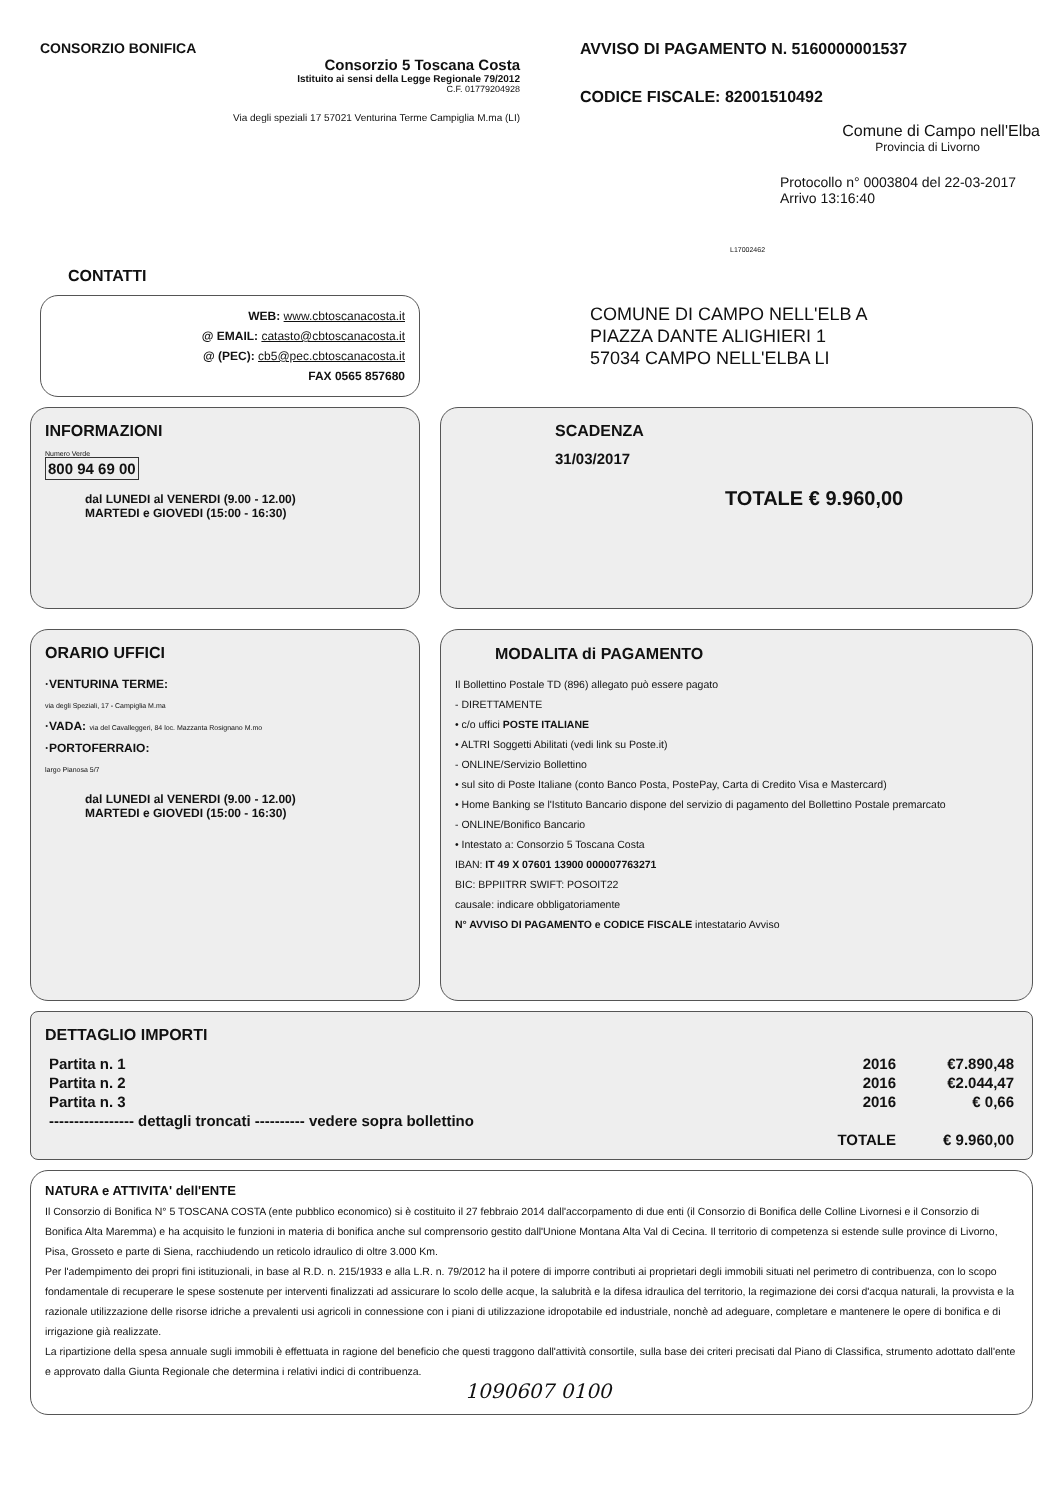CONSORZIO BONIFICA
Consorzio 5 Toscana Costa
Istituito ai sensi della Legge Regionale 79/2012
C.F. 01779204928
Via degli speziali 17 57021 Venturina Terme Campiglia M.ma (LI)
AVVISO DI PAGAMENTO N. 5160000001537
CODICE FISCALE: 82001510492
Comune di Campo nell'Elba
Provincia di Livorno
Protocollo n° 0003804 del 22-03-2017
Arrivo 13:16:40
L17002462
CONTATTI
WEB: www.cbtoscanacosta.it
@ EMAIL: catasto@cbtoscanacosta.it
@ (PEC): cb5@pec.cbtoscanacosta.it
FAX 0565 857680
COMUNE DI CAMPO NELL'ELB A
PIAZZA DANTE ALIGHIERI 1
57034 CAMPO NELL'ELBA LI
INFORMAZIONI
Numero Verde
800 94 69 00
dal LUNEDI al VENERDI (9.00 - 12.00)
MARTEDI e GIOVEDI (15:00 - 16:30)
SCADENZA
31/03/2017
TOTALE € 9.960,00
ORARIO UFFICI
·VENTURINA TERME:
via degli Speziali, 17 - Campiglia M.ma
·VADA: via del Cavalleggeri, 84 loc. Mazzanta Rosignano M.mo
·PORTOFERRAIO:
largo Pianosa 5/7
dal LUNEDI al VENERDI (9.00 - 12.00)
MARTEDI e GIOVEDI (15:00 - 16:30)
MODALITA di PAGAMENTO
Il Bollettino Postale TD (896) allegato può essere pagato
- DIRETTAMENTE
• c/o uffici POSTE ITALIANE
• ALTRI Soggetti Abilitati (vedi link su Poste.it)
- ONLINE/Servizio Bollettino
• sul sito di Poste Italiane (conto Banco Posta, PostePay, Carta di Credito Visa e Mastercard)
• Home Banking se l'Istituto Bancario dispone del servizio di pagamento del Bollettino Postale premarcato
- ONLINE/Bonifico Bancario
• Intestato a: Consorzio 5 Toscana Costa
IBAN: IT 49 X 07601 13900 000007763271
BIC: BPPIITRR SWIFT: POSOIT22
causale: indicare obbligatoriamente
N° AVVISO DI PAGAMENTO e CODICE FISCALE intestatario Avviso
DETTAGLIO IMPORTI
| Partita n. 1 | 2016 | €7.890,48 |
| Partita n. 2 | 2016 | €2.044,47 |
| Partita n. 3 | 2016 | € 0,66 |
| ----------------- dettagli troncati ---------- vedere sopra bollettino | | |
| | TOTALE | € 9.960,00 |
NATURA e ATTIVITA' dell'ENTE
Il Consorzio di Bonifica N° 5 TOSCANA COSTA (ente pubblico economico) si è costituito il 27 febbraio 2014 dall'accorpamento di due enti (il Consorzio di Bonifica delle Colline Livornesi e il Consorzio di Bonifica Alta Maremma) e ha acquisito le funzioni in materia di bonifica anche sul comprensorio gestito dall'Unione Montana Alta Val di Cecina. Il territorio di competenza si estende sulle province di Livorno, Pisa, Grosseto e parte di Siena, racchiudendo un reticolo idraulico di oltre 3.000 Km.
Per l'adempimento dei propri fini istituzionali, in base al R.D. n. 215/1933 e alla L.R. n. 79/2012 ha il potere di imporre contributi ai proprietari degli immobili situati nel perimetro di contribuenza, con lo scopo fondamentale di recuperare le spese sostenute per interventi finalizzati ad assicurare lo scolo delle acque, la salubrità e la difesa idraulica del territorio, la regimazione dei corsi d'acqua naturali, la provvista e la razionale utilizzazione delle risorse idriche a prevalenti usi agricoli in connessione con i piani di utilizzazione idropotabile ed industriale, nonchè ad adeguare, completare e mantenere le opere di bonifica e di irrigazione già realizzate.
La ripartizione della spesa annuale sugli immobili è effettuata in ragione del beneficio che questi traggono dall'attività consortile, sulla base dei criteri precisati dal Piano di Classifica, strumento adottato dall'ente e approvato dalla Giunta Regionale che determina i relativi indici di contribuenza.
1090607 0100